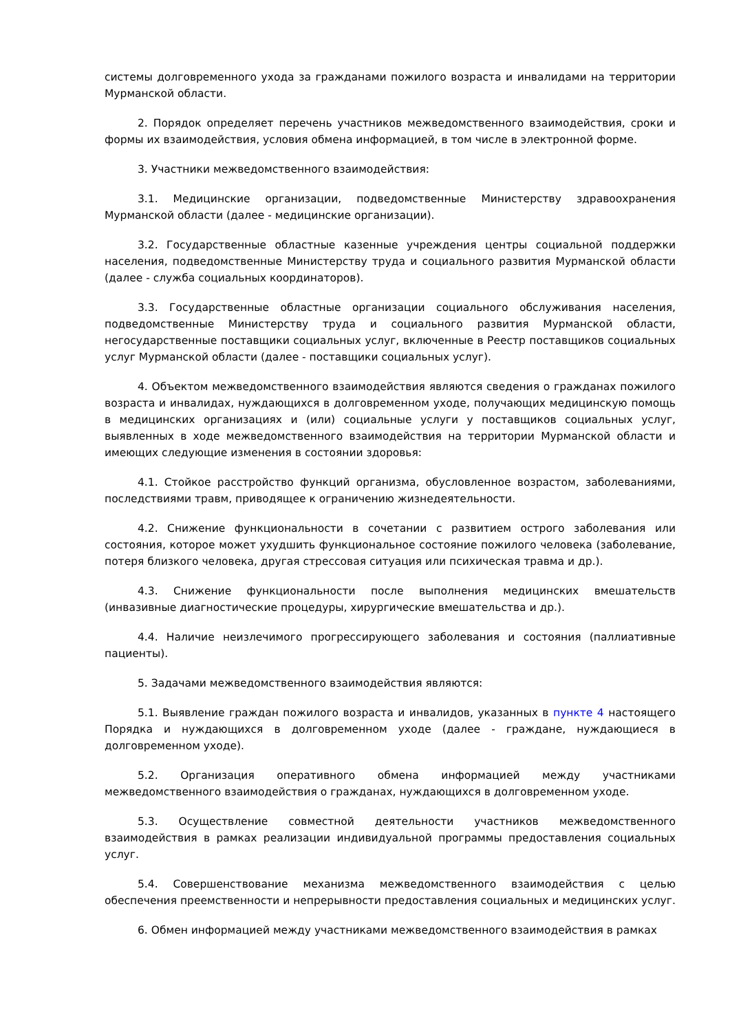системы долговременного ухода за гражданами пожилого возраста и инвалидами на территории Мурманской области.
2. Порядок определяет перечень участников межведомственного взаимодействия, сроки и формы их взаимодействия, условия обмена информацией, в том числе в электронной форме.
3. Участники межведомственного взаимодействия:
3.1. Медицинские организации, подведомственные Министерству здравоохранения Мурманской области (далее - медицинские организации).
3.2. Государственные областные казенные учреждения центры социальной поддержки населения, подведомственные Министерству труда и социального развития Мурманской области (далее - служба социальных координаторов).
3.3. Государственные областные организации социального обслуживания населения, подведомственные Министерству труда и социального развития Мурманской области, негосударственные поставщики социальных услуг, включенные в Реестр поставщиков социальных услуг Мурманской области (далее - поставщики социальных услуг).
4. Объектом межведомственного взаимодействия являются сведения о гражданах пожилого возраста и инвалидах, нуждающихся в долговременном уходе, получающих медицинскую помощь в медицинских организациях и (или) социальные услуги у поставщиков социальных услуг, выявленных в ходе межведомственного взаимодействия на территории Мурманской области и имеющих следующие изменения в состоянии здоровья:
4.1. Стойкое расстройство функций организма, обусловленное возрастом, заболеваниями, последствиями травм, приводящее к ограничению жизнедеятельности.
4.2. Снижение функциональности в сочетании с развитием острого заболевания или состояния, которое может ухудшить функциональное состояние пожилого человека (заболевание, потеря близкого человека, другая стрессовая ситуация или психическая травма и др.).
4.3. Снижение функциональности после выполнения медицинских вмешательств (инвазивные диагностические процедуры, хирургические вмешательства и др.).
4.4. Наличие неизлечимого прогрессирующего заболевания и состояния (паллиативные пациенты).
5. Задачами межведомственного взаимодействия являются:
5.1. Выявление граждан пожилого возраста и инвалидов, указанных в пункте 4 настоящего Порядка и нуждающихся в долговременном уходе (далее - граждане, нуждающиеся в долговременном уходе).
5.2. Организация оперативного обмена информацией между участниками межведомственного взаимодействия о гражданах, нуждающихся в долговременном уходе.
5.3. Осуществление совместной деятельности участников межведомственного взаимодействия в рамках реализации индивидуальной программы предоставления социальных услуг.
5.4. Совершенствование механизма межведомственного взаимодействия с целью обеспечения преемственности и непрерывности предоставления социальных и медицинских услуг.
6. Обмен информацией между участниками межведомственного взаимодействия в рамках